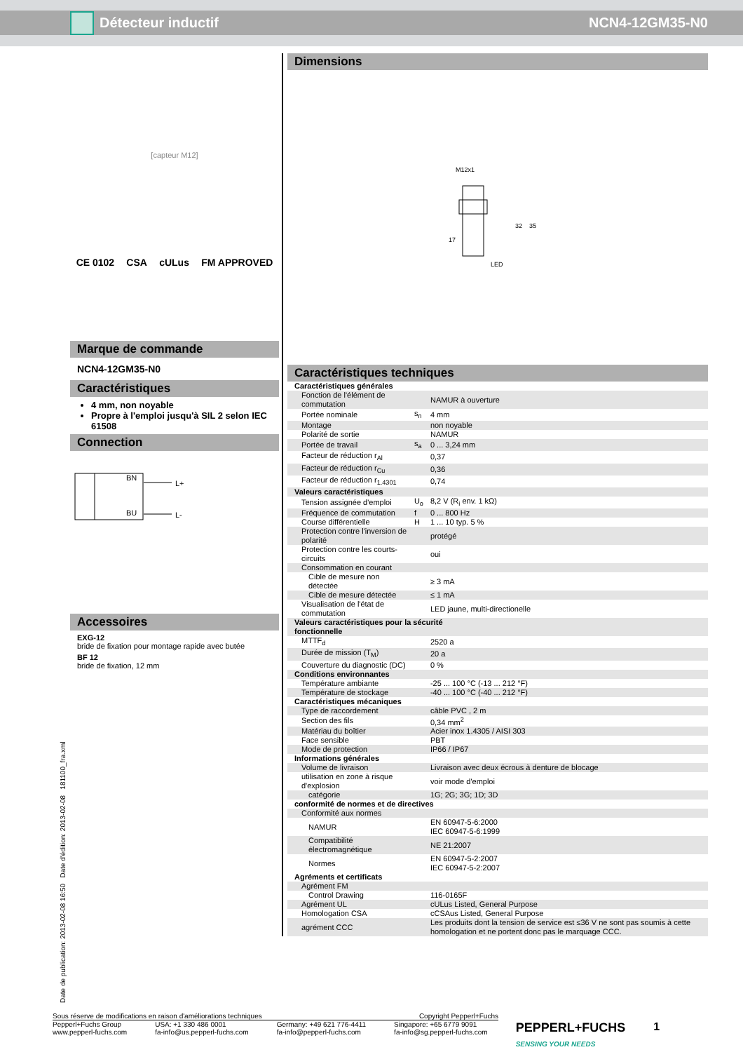Détecteur inductif NCN4-12GM35-N0
[capteur M12]
CE 0102 CSA cULus FM APPROVED
Marque de commande
NCN4-12GM35-N0
Caractéristiques
4 mm, non noyable
Propre à l'emploi jusqu'à SIL 2 selon IEC 61508
Connection
BN
BU
L+
L-
Accessoires
EXG-12
bride de fixation pour montage rapide avec butée
BF 12
bride de fixation, 12 mm
Dimensions
M12x1
32
35
17
LED
Caractéristiques techniques
| Caractéristiques générales | | |
| Fonction de l'élément de commutation | | NAMUR à ouverture |
| Portée nominale | s<sub>n</sub> | 4 mm |
| Montage | | non noyable |
| Polarité de sortie | | NAMUR |
| Portée de travail | s<sub>a</sub> | 0 ... 3,24 mm |
| Facteur de réduction r<sub>Al</sub> | | 0,37 |
| Facteur de réduction r<sub>Cu</sub> | | 0,36 |
| Facteur de réduction r<sub>1.4301</sub> | | 0,74 |
| Valeurs caractéristiques | | |
| Tension assignée d'emploi | U<sub>o</sub> | 8,2 V (R<sub>i</sub> env. 1 kΩ) |
| Fréquence de commutation | f | 0 ... 800 Hz |
| Course différentielle | H | 1 ... 10 typ. 5 % |
| Protection contre l'inversion de polarité | | protégé |
| Protection contre les courts-circuits | | oui |
| Consommation en courant | | |
| Cible de mesure non détectée | | ≥ 3 mA |
| Cible de mesure détectée | | ≤ 1 mA |
| Visualisation de l'état de commutation | | LED jaune, multi-directionelle |
| Valeurs caractéristiques pour la sécurité fonctionnelle | | |
| MTTF<sub>d</sub> | | 2520 a |
| Durée de mission (T<sub>M</sub>) | | 20 a |
| Couverture du diagnostic (DC) | | 0 % |
| Conditions environnantes | | |
| Température ambiante | | -25 ... 100 °C (-13 ... 212 °F) |
| Température de stockage | | -40 ... 100 °C (-40 ... 212 °F) |
| Caractéristiques mécaniques | | |
| Type de raccordement | | câble PVC , 2 m |
| Section des fils | | 0,34 mm<sup>2</sup> |
| Matériau du boîtier | | Acier inox 1.4305 / AISI 303 |
| Face sensible | | PBT |
| Mode de protection | | IP66 / IP67 |
| Informations générales | | |
| Volume de livraison | | Livraison avec deux écrous à denture de blocage |
| utilisation en zone à risque d'explosion | | voir mode d'emploi |
| catégorie | | 1G; 2G; 3G; 1D; 3D |
| conformité de normes et de directives | | |
| Conformité aux normes | | |
| NAMUR | | EN 60947-5-6:2000 IEC 60947-5-6:1999 |
| Compatibilité électromagnétique | | NE 21:2007 |
| Normes | | EN 60947-5-2:2007 IEC 60947-5-2:2007 |
| Agréments et certificats | | |
| Agrément FM | | |
| Control Drawing | | 116-0165F |
| Agrément UL | | cULus Listed, General Purpose |
| Homologation CSA | | cCSAus Listed, General Purpose |
| agrément CCC | | Les produits dont la tension de service est ≤36 V ne sont pas soumis à cette homologation et ne portent donc pas le marquage CCC. |
Date de publication: 2013-02-08 16:50 Date d'édition: 2013-02-08 181100_fra.xml
Sous réserve de modifications en raison d'améliorations techniques Copyright Pepperl+Fuchs
Pepperl+Fuchs Group
www.pepperl-fuchs.com USA: +1 330 486 0001
fa-info@us.pepperl-fuchs.com Germany: +49 621 776-4411
fa-info@pepperl-fuchs.com Singapore: +65 6779 9091
fa-info@sg.pepperl-fuchs.com PEPPERL+FUCHS
SENSING YOUR NEEDS 1